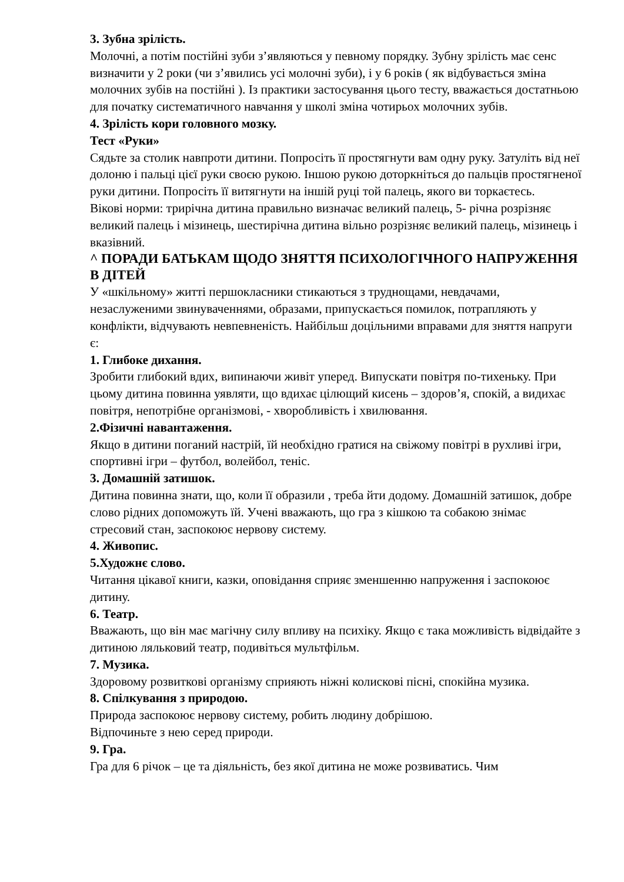3. Зубна зрілість.
Молочні, а потім постійні зуби з’являються у певному порядку. Зубну зрілість має сенс визначити у 2 роки (чи з’явились усі молочні зуби), і у 6 років ( як відбувається зміна молочних зубів на постійні ). Із практики застосування цього тесту, вважається достатньою для початку систематичного навчання у школі зміна чотирьох молочних зубів.
4. Зрілість кори головного мозку.
Тест «Руки»
Сядьте за столик навпроти дитини. Попросіть її простягнути вам одну руку. Затуліть від неї долоню і пальці цієї руки своєю рукою. Іншою рукою доторкніться до пальців простягненої руки дитини. Попросіть її витягнути на іншій руці той палець, якого ви торкаєтесь.
Вікові норми: трирічна дитина правильно визначає великий палець, 5- річна розрізняє великий палець і мізинець, шестирічна дитина вільно розрізняє великий палець, мізинець і вказівний.
^ ПОРАДИ БАТЬКАМ ЩОДО ЗНЯТТЯ ПСИХОЛОГІЧНОГО НАПРУЖЕННЯ В ДІТЕЙ
У «шкільному» житті першокласники стикаються з труднощами, невдачами, незаслуженими звинуваченнями, образами, припускається помилок, потрапляють у конфлікти, відчувають невпевненість. Найбільш доцільними вправами для зняття напруги є:
1. Глибоке дихання.
Зробити глибокий вдих, випинаючи живіт уперед. Випускати повітря по-тихеньку. При цьому дитина повинна уявляти, що вдихає цілющий кисень – здоров’я, спокій, а видихає повітря, непотрібне організмові, - хворобливість і хвилювання.
2.Фізичні навантаження.
Якщо в дитини поганий настрій, їй необхідно гратися на свіжому повітрі в рухливі ігри, спортивні ігри – футбол, волейбол, теніс.
3. Домашній затишок.
Дитина повинна знати, що, коли її образили , треба йти додому. Домашній затишок, добре слово рідних допоможуть їй. Учені вважають, що гра з кішкою та собакою знімає стресовий стан, заспокоює нервову систему.
4. Живопис.
5.Художнє слово.
Читання цікавої книги, казки, оповідання сприяє зменшенню напруження і заспокоює дитину.
6. Театр.
Вважають, що він має магічну силу впливу на психіку. Якщо є така можливість відвідайте з дитиною ляльковий театр, подивіться мультфільм.
7. Музика.
Здоровому розвиткові організму сприяють ніжні колискові пісні, спокійна музика.
8. Спілкування з природою.
Природа заспокоює нервову систему, робить людину добрішою.
Відпочиньте з нею серед природи.
9. Гра.
Гра для 6 річок – це та діяльність, без якої дитина не може розвиватись. Чим